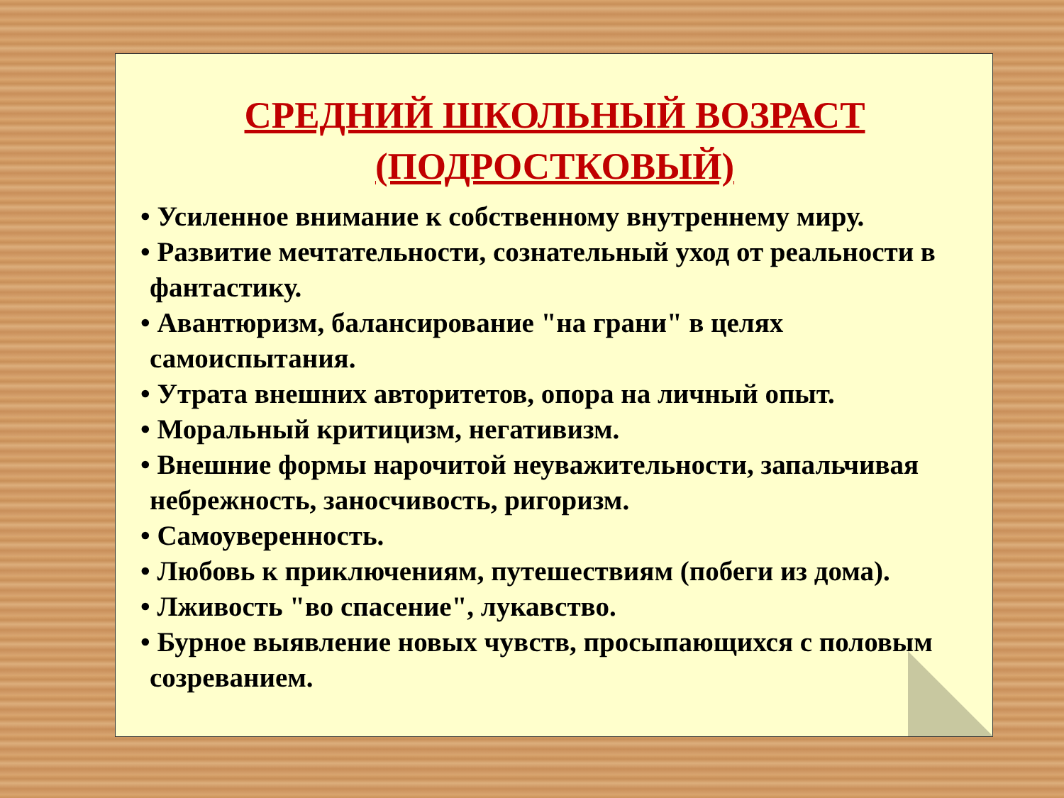СРЕДНИЙ ШКОЛЬНЫЙ ВОЗРАСТ
(ПОДРОСТКОВЫЙ)
• Усиленное внимание к собственному внутреннему миру.
• Развитие мечтательности, сознательный уход от реальности в фантастику.
• Авантюризм, балансирование "на грани" в целях самоиспытания.
• Утрата внешних авторитетов, опора на личный опыт.
• Моральный критицизм, негативизм.
• Внешние формы нарочитой неуважительности, запальчивая небрежность, заносчивость, ригоризм.
• Самоуверенность.
• Любовь к приключениям, путешествиям (побеги из дома).
• Лживость "во спасение", лукавство.
• Бурное выявление новых чувств, просыпающихся с половым созреванием.